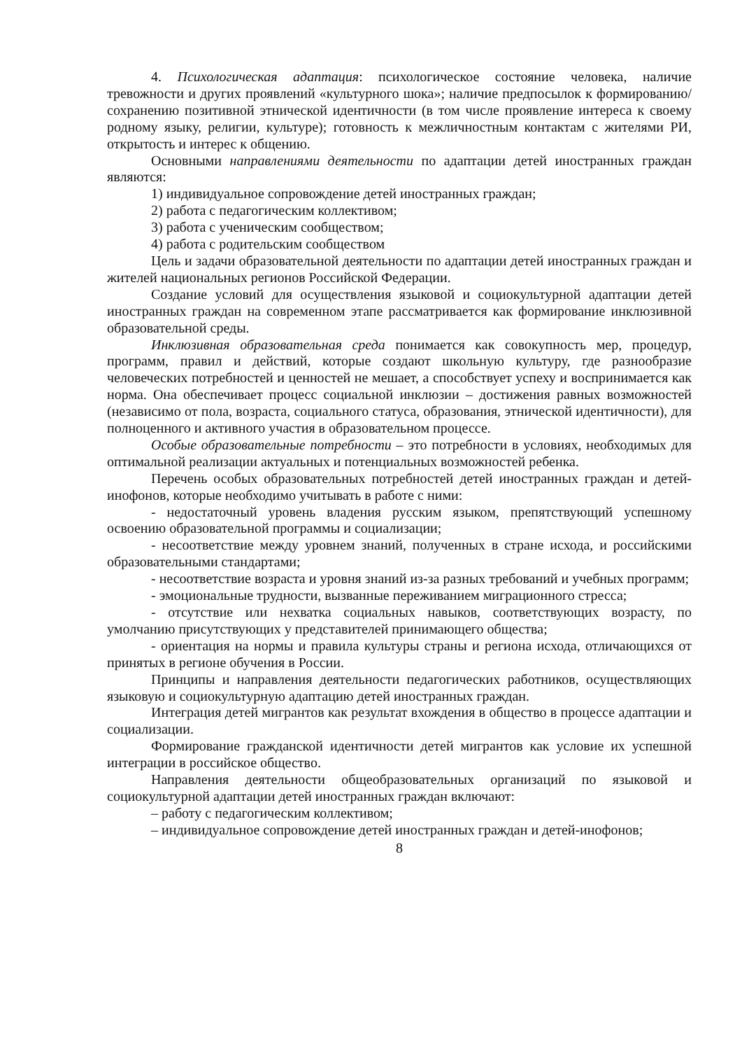4. Психологическая адаптация: психологическое состояние человека, наличие тревожности и других проявлений «культурного шока»; наличие предпосылок к формированию/сохранению позитивной этнической идентичности (в том числе проявление интереса к своему родному языку, религии, культуре); готовность к межличностным контактам с жителями РИ, открытость и интерес к общению.
Основными направлениями деятельности по адаптации детей иностранных граждан являются:
1) индивидуальное сопровождение детей иностранных граждан;
2) работа с педагогическим коллективом;
3) работа с ученическим сообществом;
4) работа с родительским сообществом
Цель и задачи образовательной деятельности по адаптации детей иностранных граждан и жителей национальных регионов Российской Федерации.
Создание условий для осуществления языковой и социокультурной адаптации детей иностранных граждан на современном этапе рассматривается как формирование инклюзивной образовательной среды.
Инклюзивная образовательная среда понимается как совокупность мер, процедур, программ, правил и действий, которые создают школьную культуру, где разнообразие человеческих потребностей и ценностей не мешает, а способствует успеху и воспринимается как норма. Она обеспечивает процесс социальной инклюзии – достижения равных возможностей (независимо от пола, возраста, социального статуса, образования, этнической идентичности), для полноценного и активного участия в образовательном процессе.
Особые образовательные потребности – это потребности в условиях, необходимых для оптимальной реализации актуальных и потенциальных возможностей ребенка.
Перечень особых образовательных потребностей детей иностранных граждан и детей-инофонов, которые необходимо учитывать в работе с ними:
- недостаточный уровень владения русским языком, препятствующий успешному освоению образовательной программы и социализации;
- несоответствие между уровнем знаний, полученных в стране исхода, и российскими образовательными стандартами;
- несоответствие возраста и уровня знаний из-за разных требований и учебных программ;
- эмоциональные трудности, вызванные переживанием миграционного стресса;
- отсутствие или нехватка социальных навыков, соответствующих возрасту, по умолчанию присутствующих у представителей принимающего общества;
- ориентация на нормы и правила культуры страны и региона исхода, отличающихся от принятых в регионе обучения в России.
Принципы и направления деятельности педагогических работников, осуществляющих языковую и социокультурную адаптацию детей иностранных граждан.
Интеграция детей мигрантов как результат вхождения в общество в процессе адаптации и социализации.
Формирование гражданской идентичности детей мигрантов как условие их успешной интеграции в российское общество.
Направления деятельности общеобразовательных организаций по языковой и социокультурной адаптации детей иностранных граждан включают:
– работу с педагогическим коллективом;
– индивидуальное сопровождение детей иностранных граждан и детей-инофонов;
8